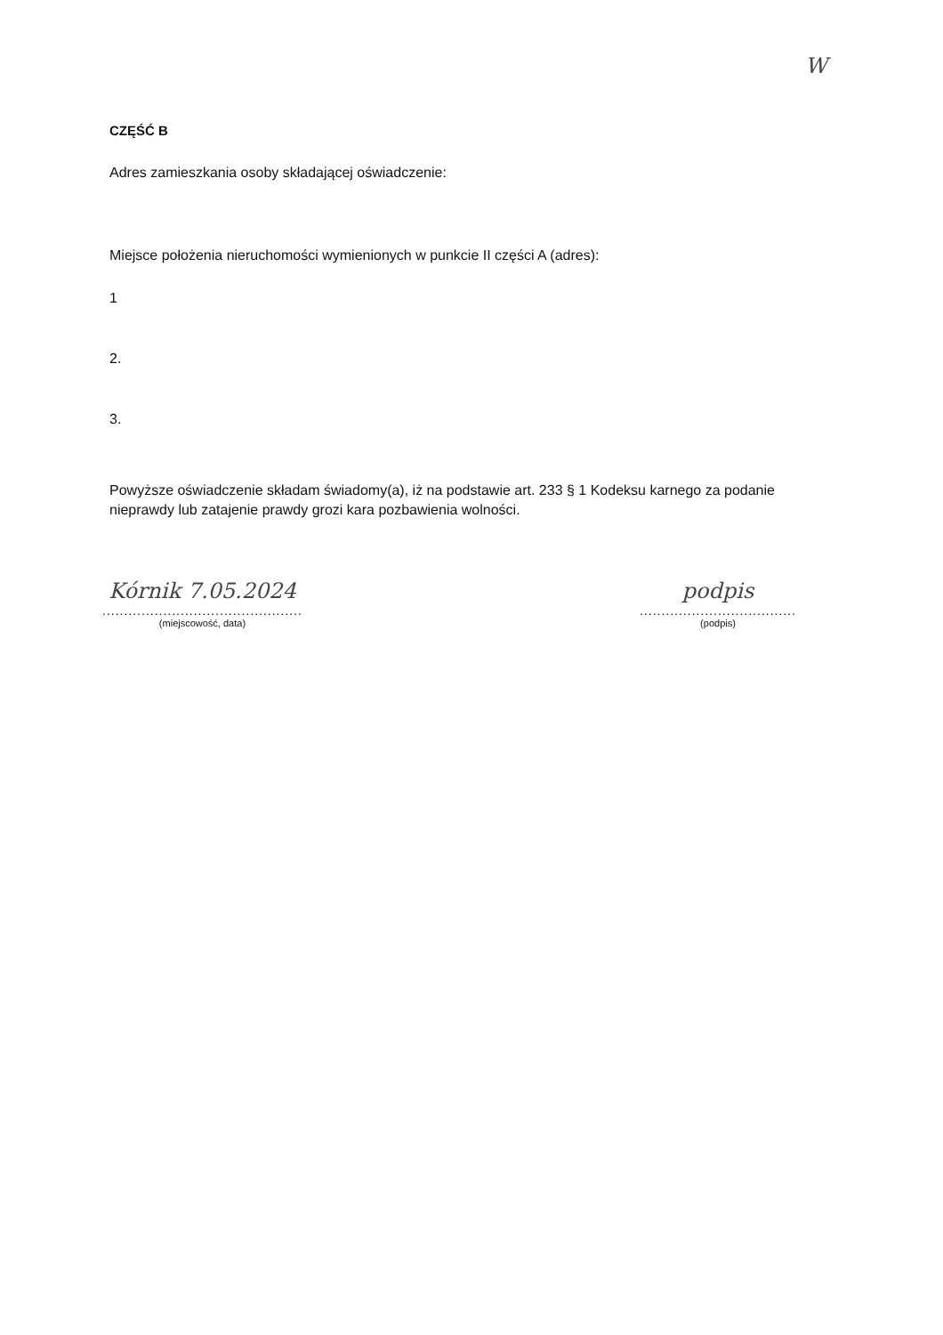W
CZĘŚĆ B
Adres zamieszkania osoby składającej oświadczenie:
Miejsce położenia nieruchomości wymienionych w punkcie II części A (adres):
1
2.
3.
Powyższe oświadczenie składam świadomy(a), iż na podstawie art. 233 § 1 Kodeksu karnego za podanie nieprawdy lub zatajenie prawdy grozi kara pozbawienia wolności.
Kórnik 7.05.2024
..............................................
(miejscowość, data)
podpis
....................................
(podpis)